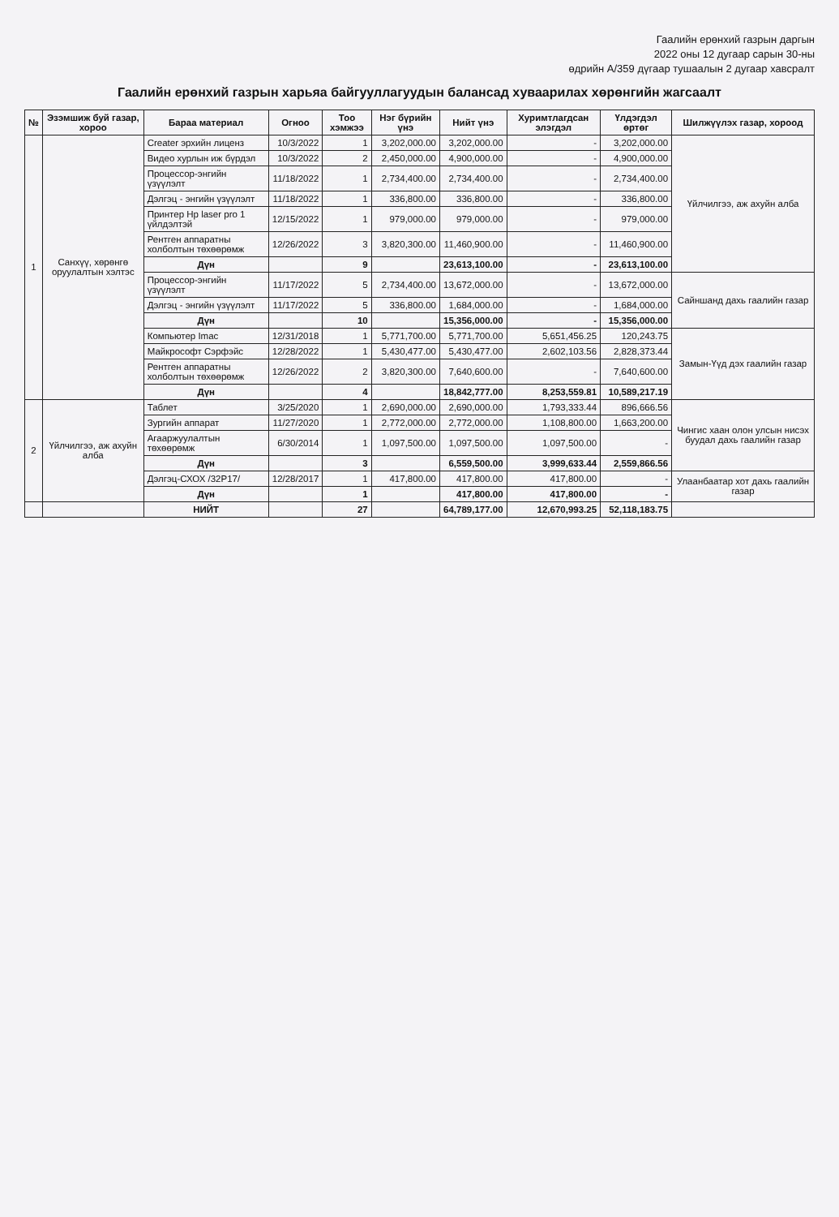Гаалийн ерөнхий газрын даргын
2022 оны 12 дугаар сарын 30-ны
өдрийн А/359 дүгаар тушаалын 2 дугаар хавсралт
Гаалийн ерөнхий газрын харьяа байгууллагуудын балансад хуваарилах хөрөнгийн жагсаалт
| № | Эзэмшиж буй газар, хороо | Бараа материал | Огноо | Тоо хэмжээ | Нэг бүрийн үнэ | Нийт үнэ | Хуримтлагдсан элэгдэл | Үлдэгдэл өртөг | Шилжүүлэх газар, хороод |
| --- | --- | --- | --- | --- | --- | --- | --- | --- | --- |
| 1 | Санхүү, хөрөнгө оруулалтын хэлтэс | Creater эрхийн лиценз | 10/3/2022 | 1 | 3,202,000.00 | 3,202,000.00 | - | 3,202,000.00 | Үйлчилгээ, аж ахуйн алба |
| | | Видео хурлын иж бүрдэл | 10/3/2022 | 2 | 2,450,000.00 | 4,900,000.00 | - | 4,900,000.00 | |
| | | Процессор-энгийн үзүүлэлт | 11/18/2022 | 1 | 2,734,400.00 | 2,734,400.00 | - | 2,734,400.00 | |
| | | Дэлгэц - энгийн үзүүлэлт | 11/18/2022 | 1 | 336,800.00 | 336,800.00 | - | 336,800.00 | |
| | | Принтер Hp laser pro 1 үйлдэлтэй | 12/15/2022 | 1 | 979,000.00 | 979,000.00 | - | 979,000.00 | |
| | | Рентген аппаратны холболтын төхөөрөмж | 12/26/2022 | 3 | 3,820,300.00 | 11,460,900.00 | - | 11,460,900.00 | |
| | | Дүн | | 9 | | 23,613,100.00 | - | 23,613,100.00 | |
| | | Процессор-энгийн үзүүлэлт | 11/17/2022 | 5 | 2,734,400.00 | 13,672,000.00 | - | 13,672,000.00 | Сайншанд дахь гаалийн газар |
| | | Дэлгэц - энгийн үзүүлэлт | 11/17/2022 | 5 | 336,800.00 | 1,684,000.00 | - | 1,684,000.00 | |
| | | Дүн | | 10 | | 15,356,000.00 | - | 15,356,000.00 | |
| | | Компьютер Imac | 12/31/2018 | 1 | 5,771,700.00 | 5,771,700.00 | 5,651,456.25 | 120,243.75 | Замын-Үүд дэх гаалийн газар |
| | | Майкрософт Сэрфэйс | 12/28/2022 | 1 | 5,430,477.00 | 5,430,477.00 | 2,602,103.56 | 2,828,373.44 | |
| | | Рентген аппаратны холболтын төхөөрөмж | 12/26/2022 | 2 | 3,820,300.00 | 7,640,600.00 | - | 7,640,600.00 | |
| | | Дүн | | 4 | | 18,842,777.00 | 8,253,559.81 | 10,589,217.19 | |
| 2 | Үйлчилгээ, аж ахуйн алба | Таблет | 3/25/2020 | 1 | 2,690,000.00 | 2,690,000.00 | 1,793,333.44 | 896,666.56 | Чингис хаан олон улсын нисэх буудал дахь гаалийн газар |
| | | Зургийн аппарат | 11/27/2020 | 1 | 2,772,000.00 | 2,772,000.00 | 1,108,800.00 | 1,663,200.00 | |
| | | Агааржуулалтын төхөөрөмж | 6/30/2014 | 1 | 1,097,500.00 | 1,097,500.00 | 1,097,500.00 | - | |
| | | Дүн | | 3 | | 6,559,500.00 | 3,999,633.44 | 2,559,866.56 | |
| | | Дэлгэц-СХОХ /32P17/ | 12/28/2017 | 1 | 417,800.00 | 417,800.00 | 417,800.00 | - | Улаанбаатар хот дахь гаалийн газар |
| | | Дүн | | 1 | | 417,800.00 | 417,800.00 | - | |
| | | НИЙТ | | 27 | | 64,789,177.00 | 12,670,993.25 | 52,118,183.75 | |